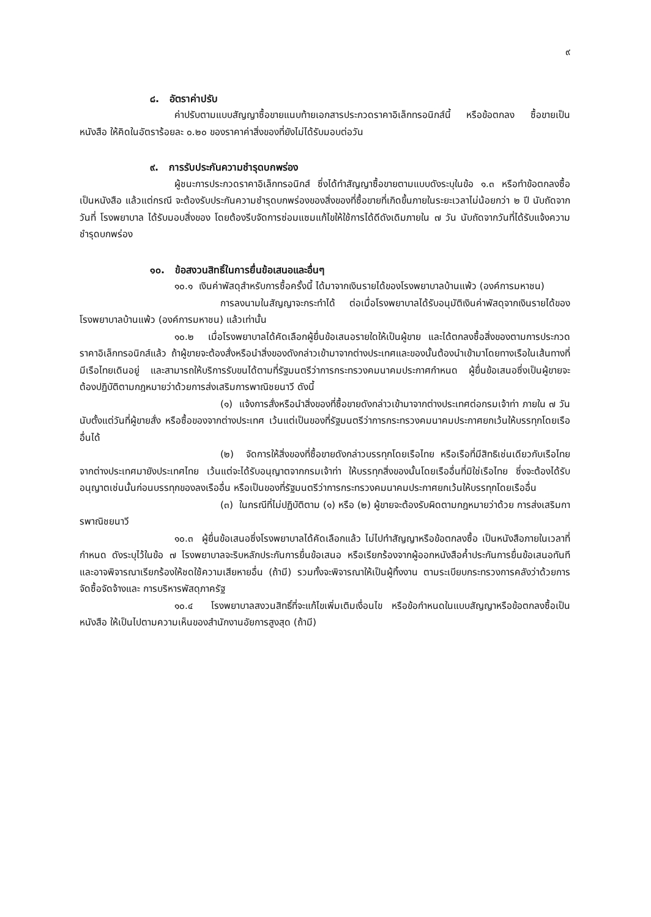๙
๘. อัตราค่าปรับ
ค่าปรับตามแบบสัญญาซื้อขายแนบท้ายเอกสารประกวดราคาอิเล็กทรอนิกส์นี้ หรือข้อตกลง ซื้อขายเป็นหนังสือ ให้คิดในอัตราร้อยละ ๐.๒๐ ของราคาค่าสิ่งของที่ยังไม่ได้รับมอบต่อวัน
๙. การรับประกันความชำรุดบกพร่อง
ผู้ชนะการประกวดราคาอิเล็กทรอนิกส์ ซึ่งได้ทำสัญญาซื้อขายตามแบบดังระบุในข้อ ๑.๓ หรือทำข้อตกลงซื้อเป็นหนังสือ แล้วแต่กรณี จะต้องรับประกันความชำรุดบกพร่องของสิ่งของที่ซื้อขายที่เกิดขึ้นภายในระยะเวลาไม่น้อยกว่า ๒ ปี นับถัดจากวันที่ โรงพยาบาล ได้รับมอบสิ่งของ โดยต้องรีบจัดการซ่อมแซมแก้ไขให้ใช้การได้ดีดังเดิมภายใน ๗ วัน นับถัดจากวันที่ได้รับแจ้งความชำรุดบกพร่อง
๑๐. ข้อสงวนสิทธิ์ในการยื่นข้อเสนอและอื่นๆ
๑๐.๑ เงินค่าพัสดุสำหรับการซื้อครั้งนี้ ได้มาจากเงินรายได้ของโรงพยาบาลบ้านแพ้ว (องค์การมหาชน)
การลงนามในสัญญาจะกระทำได้ ต่อเมื่อโรงพยาบาลได้รับอนุมัติเงินค่าพัสดุจากเงินรายได้ของโรงพยาบาลบ้านแพ้ว (องค์การมหาชน) แล้วเท่านั้น
๑๐.๒ เมื่อโรงพยาบาลได้คัดเลือกผู้ยื่นข้อเสนอรายใดให้เป็นผู้ขาย และได้ตกลงซื้อสิ่งของตามการประกวดราคาอิเล็กทรอนิกส์แล้ว ถ้าผู้ขายจะต้องสั่งหรือนำสิ่งของดังกล่าวเข้ามาจากต่างประเทศและของนั้นต้องนำเข้ามาโดยทางเรือในเส้นทางที่มีเรือไทยเดินอยู่ และสามารถให้บริการรับขนได้ตามที่รัฐมนตรีว่าการกระทรวงคมนาคมประกาศกำหนด ผู้ยื่นข้อเสนอซึ่งเป็นผู้ขายจะต้องปฏิบัติตามกฎหมายว่าด้วยการส่งเสริมการพาณิชยนาวี ดังนี้
(๑) แจ้งการสั่งหรือนำสิ่งของที่ซื้อขายดังกล่าวเข้ามาจากต่างประเทศต่อกรมเจ้าท่า ภายใน ๗ วัน นับตั้งแต่วันที่ผู้ขายสั่ง หรือซื้อของจากต่างประเทศ เว้นแต่เป็นของที่รัฐมนตรีว่าการกระทรวงคมนาคมประกาศยกเว้นให้บรรทุกโดยเรืออื่นได้
(๒) จัดการให้สิ่งของที่ซื้อขายดังกล่าวบรรทุกโดยเรือไทย หรือเรือที่มีสิทธิเช่นเดียวกับเรือไทย จากต่างประเทศมายังประเทศไทย เว้นแต่จะได้รับอนุญาตจากกรมเจ้าท่า ให้บรรทุกสิ่งของนั้นโดยเรืออื่นที่มิใช่เรือไทย ซึ่งจะต้องได้รับอนุญาตเช่นนั้นก่อนบรรทุกของลงเรืออื่น หรือเป็นของที่รัฐมนตรีว่าการกระทรวงคมนาคมประกาศยกเว้นให้บรรทุกโดยเรืออื่น
(๓) ในกรณีที่ไม่ปฏิบัติตาม (๑) หรือ (๒) ผู้ขายจะต้องรับผิดตามกฎหมายว่าด้วย การส่งเสริมการพาณิชยนาวี
๑๐.๓ ผู้ยื่นข้อเสนอซึ่งโรงพยาบาลได้คัดเลือกแล้ว ไม่ไปทำสัญญาหรือข้อตกลงซื้อ เป็นหนังสือภายในเวลาที่กำหนด ดังระบุไว้ในข้อ ๗ โรงพยาบาลจะริบหลักประกันการยื่นข้อเสนอ หรือเรียกร้องจากผู้ออกหนังสือค้ำประกันการยื่นข้อเสนอทันที และอาจพิจารณาเรียกร้องให้ชดใช้ความเสียหายอื่น (ถ้ามี) รวมทั้งจะพิจารณาให้เป็นผู้ทิ้งงาน ตามระเบียบกระทรวงการคลังว่าด้วยการจัดซื้อจัดจ้างและ การบริหารพัสดุภาครัฐ
๑๐.๔ โรงพยาบาลสงวนสิทธิ์ที่จะแก้ไขเพิ่มเติมเงื่อนไข หรือข้อกำหนดในแบบสัญญาหรือข้อตกลงซื้อเป็นหนังสือ ให้เป็นไปตามความเห็นของสำนักงานอัยการสูงสุด (ถ้ามี)